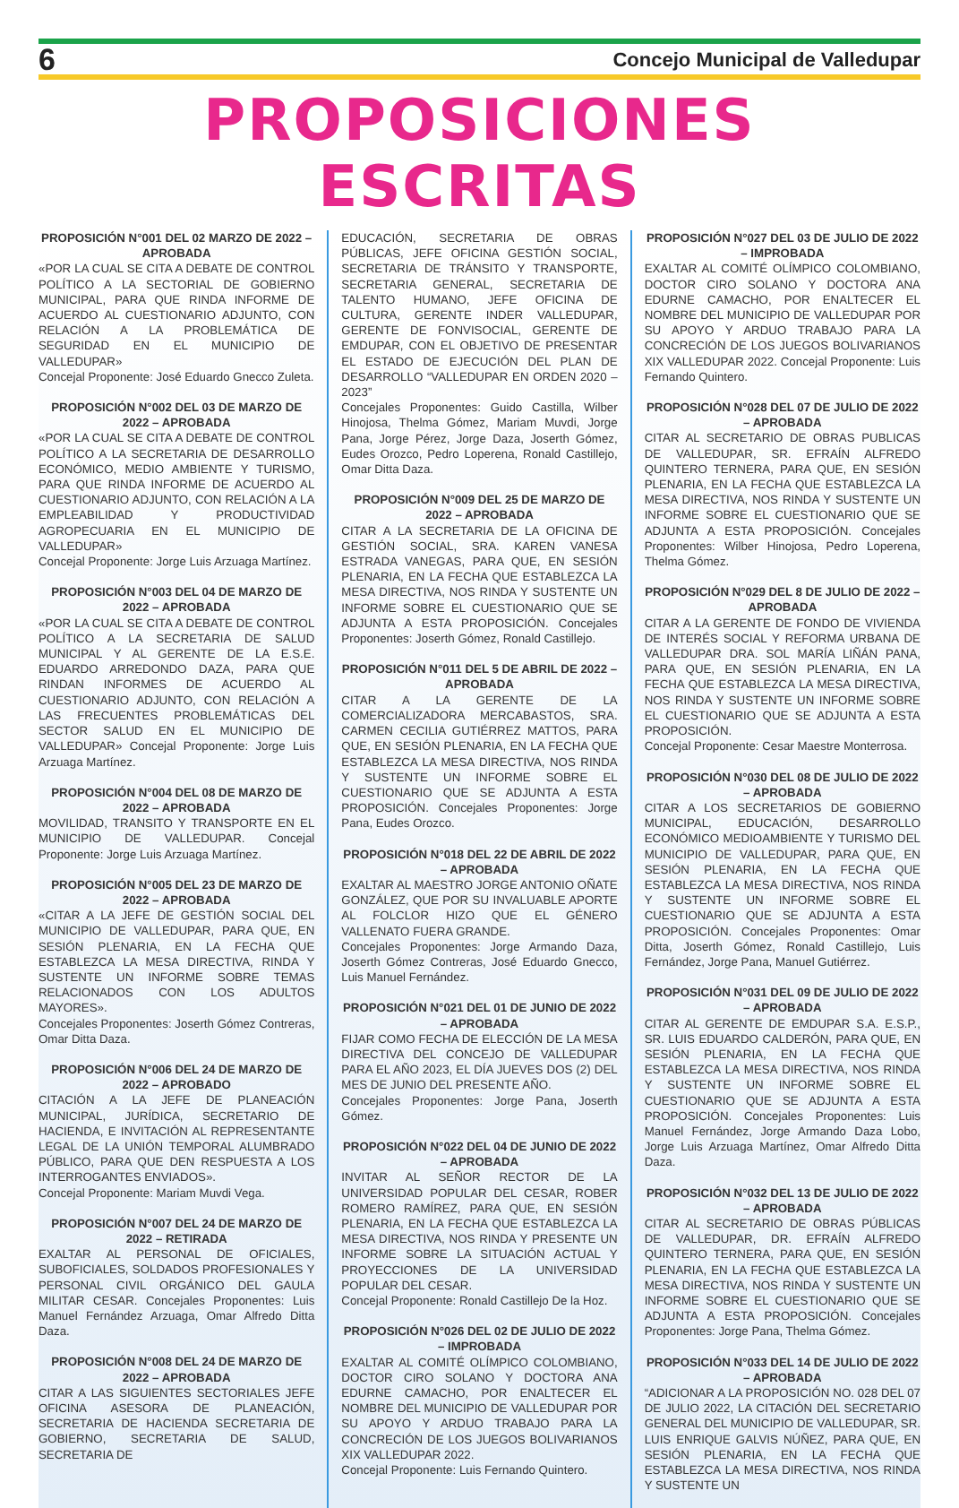6 Concejo Municipal de Valledupar
PROPOSICIONES ESCRITAS
PROPOSICIÓN N°001 DEL 02 MARZO DE 2022 – APROBADA
«POR LA CUAL SE CITA A DEBATE DE CONTROL POLÍTICO A LA SECTORIAL DE GOBIERNO MUNICIPAL, PARA QUE RINDA INFORME DE ACUERDO AL CUESTIONARIO ADJUNTO, CON RELACIÓN A LA PROBLEMÁTICA DE SEGURIDAD EN EL MUNICIPIO DE VALLEDUPAR»
Concejal Proponente: José Eduardo Gnecco Zuleta.
PROPOSICIÓN N°002 DEL 03 DE MARZO DE 2022 – APROBADA
«POR LA CUAL SE CITA A DEBATE DE CONTROL POLÍTICO A LA SECRETARIA DE DESARROLLO ECONÓMICO, MEDIO AMBIENTE Y TURISMO, PARA QUE RINDA INFORME DE ACUERDO AL CUESTIONARIO ADJUNTO, CON RELACIÓN A LA EMPLEABILIDAD Y PRODUCTIVIDAD AGROPECUARIA EN EL MUNICIPIO DE VALLEDUPAR»
Concejal Proponente: Jorge Luis Arzuaga Martínez.
PROPOSICIÓN N°003 DEL 04 DE MARZO DE 2022 – APROBADA
«POR LA CUAL SE CITA A DEBATE DE CONTROL POLÍTICO A LA SECRETARIA DE SALUD MUNICIPAL Y AL GERENTE DE LA E.S.E. EDUARDO ARREDONDO DAZA, PARA QUE RINDAN INFORMES DE ACUERDO AL CUESTIONARIO ADJUNTO, CON RELACIÓN A LAS FRECUENTES PROBLEMÁTICAS DEL SECTOR SALUD EN EL MUNICIPIO DE VALLEDUPAR» Concejal Proponente: Jorge Luis Arzuaga Martínez.
PROPOSICIÓN N°004 DEL 08 DE MARZO DE 2022 – APROBADA
MOVILIDAD, TRANSITO Y TRANSPORTE EN EL MUNICIPIO DE VALLEDUPAR. Concejal Proponente: Jorge Luis Arzuaga Martínez.
PROPOSICIÓN N°005 DEL 23 DE MARZO DE 2022 – APROBADA
«CITAR A LA JEFE DE GESTIÓN SOCIAL DEL MUNICIPIO DE VALLEDUPAR, PARA QUE, EN SESIÓN PLENARIA, EN LA FECHA QUE ESTABLEZCA LA MESA DIRECTIVA, RINDA Y SUSTENTE UN INFORME SOBRE TEMAS RELACIONADOS CON LOS ADULTOS MAYORES».
Concejales Proponentes: Joserth Gómez Contreras, Omar Ditta Daza.
PROPOSICIÓN N°006 DEL 24 DE MARZO DE 2022 – APROBADO
CITACIÓN A LA JEFE DE PLANEACIÓN MUNICIPAL, JURÍDICA, SECRETARIO DE HACIENDA, E INVITACIÓN AL REPRESENTANTE LEGAL DE LA UNIÓN TEMPORAL ALUMBRADO PÚBLICO, PARA QUE DEN RESPUESTA A LOS INTERROGANTES ENVIADOS».
Concejal Proponente: Mariam Muvdi Vega.
PROPOSICIÓN N°007 DEL 24 DE MARZO DE 2022 – RETIRADA
EXALTAR AL PERSONAL DE OFICIALES, SUBOFICIALES, SOLDADOS PROFESIONALES Y PERSONAL CIVIL ORGÁNICO DEL GAULA MILITAR CESAR. Concejales Proponentes: Luis Manuel Fernández Arzuaga, Omar Alfredo Ditta Daza.
PROPOSICIÓN N°008 DEL 24 DE MARZO DE 2022 – APROBADA
CITAR A LAS SIGUIENTES SECTORIALES JEFE OFICINA ASESORA DE PLANEACIÓN, SECRETARIA DE HACIENDA SECRETARIA DE GOBIERNO, SECRETARIA DE SALUD, SECRETARIA DE
EDUCACIÓN, SECRETARIA DE OBRAS PÚBLICAS, JEFE OFICINA GESTIÓN SOCIAL, SECRETARIA DE TRÁNSITO Y TRANSPORTE, SECRETARIA GENERAL, SECRETARIA DE TALENTO HUMANO, JEFE OFICINA DE CULTURA, GERENTE INDER VALLEDUPAR, GERENTE DE FONVISOCIAL, GERENTE DE EMDUPAR, CON EL OBJETIVO DE PRESENTAR EL ESTADO DE EJECUCIÓN DEL PLAN DE DESARROLLO “VALLEDUPAR EN ORDEN 2020 – 2023”
Concejales Proponentes: Guido Castilla, Wilber Hinojosa, Thelma Gómez, Mariam Muvdi, Jorge Pana, Jorge Pérez, Jorge Daza, Joserth Gómez, Eudes Orozco, Pedro Loperena, Ronald Castillejo, Omar Ditta Daza.
PROPOSICIÓN N°009 DEL 25 DE MARZO DE 2022 – APROBADA
CITAR A LA SECRETARIA DE LA OFICINA DE GESTIÓN SOCIAL, SRA. KAREN VANESA ESTRADA VANEGAS, PARA QUE, EN SESIÓN PLENARIA, EN LA FECHA QUE ESTABLEZCA LA MESA DIRECTIVA, NOS RINDA Y SUSTENTE UN INFORME SOBRE EL CUESTIONARIO QUE SE ADJUNTA A ESTA PROPOSICIÓN. Concejales Proponentes: Joserth Gómez, Ronald Castillejo.
PROPOSICIÓN N°011 DEL 5 DE ABRIL DE 2022 – APROBADA
CITAR A LA GERENTE DE LA COMERCIALIZADORA MERCABASTOS, SRA. CARMEN CECILIA GUTIÉRREZ MATTOS, PARA QUE, EN SESIÓN PLENARIA, EN LA FECHA QUE ESTABLEZCA LA MESA DIRECTIVA, NOS RINDA Y SUSTENTE UN INFORME SOBRE EL CUESTIONARIO QUE SE ADJUNTA A ESTA PROPOSICIÓN. Concejales Proponentes: Jorge Pana, Eudes Orozco.
PROPOSICIÓN N°018 DEL 22 DE ABRIL DE 2022 – APROBADA
EXALTAR AL MAESTRO JORGE ANTONIO OÑATE GONZÁLEZ, QUE POR SU INVALUABLE APORTE AL FOLCLOR HIZO QUE EL GÉNERO VALLENATO FUERA GRANDE.
Concejales Proponentes: Jorge Armando Daza, Joserth Gómez Contreras, José Eduardo Gnecco, Luis Manuel Fernández.
PROPOSICIÓN N°021 DEL 01 DE JUNIO DE 2022 – APROBADA
FIJAR COMO FECHA DE ELECCIÓN DE LA MESA DIRECTIVA DEL CONCEJO DE VALLEDUPAR PARA EL AÑO 2023, EL DÍA JUEVES DOS (2) DEL MES DE JUNIO DEL PRESENTE AÑO.
Concejales Proponentes: Jorge Pana, Joserth Gómez.
PROPOSICIÓN N°022 DEL 04 DE JUNIO DE 2022 – APROBADA
INVITAR AL SEÑOR RECTOR DE LA UNIVERSIDAD POPULAR DEL CESAR, ROBER ROMERO RAMÍREZ, PARA QUE, EN SESIÓN PLENARIA, EN LA FECHA QUE ESTABLEZCA LA MESA DIRECTIVA, NOS RINDA Y PRESENTE UN INFORME SOBRE LA SITUACIÓN ACTUAL Y PROYECCIONES DE LA UNIVERSIDAD POPULAR DEL CESAR.
Concejal Proponente: Ronald Castillejo De la Hoz.
PROPOSICIÓN N°026 DEL 02 DE JULIO DE 2022 – IMPROBADA
EXALTAR AL COMITÉ OLÍMPICO COLOMBIANO, DOCTOR CIRO SOLANO Y DOCTORA ANA EDURNE CAMACHO, POR ENALTECER EL NOMBRE DEL MUNICIPIO DE VALLEDUPAR POR SU APOYO Y ARDUO TRABAJO PARA LA CONCRECIÓN DE LOS JUEGOS BOLIVARIANOS XIX VALLEDUPAR 2022.
Concejal Proponente: Luis Fernando Quintero.
PROPOSICIÓN N°027 DEL 03 DE JULIO DE 2022 – IMPROBADA
EXALTAR AL COMITÉ OLÍMPICO COLOMBIANO, DOCTOR CIRO SOLANO Y DOCTORA ANA EDURNE CAMACHO, POR ENALTECER EL NOMBRE DEL MUNICIPIO DE VALLEDUPAR POR SU APOYO Y ARDUO TRABAJO PARA LA CONCRECIÓN DE LOS JUEGOS BOLIVARIANOS XIX VALLEDUPAR 2022. Concejal Proponente: Luis Fernando Quintero.
PROPOSICIÓN N°028 DEL 07 DE JULIO DE 2022 – APROBADA
CITAR AL SECRETARIO DE OBRAS PUBLICAS DE VALLEDUPAR, SR. EFRAÍN ALFREDO QUINTERO TERNERA, PARA QUE, EN SESIÓN PLENARIA, EN LA FECHA QUE ESTABLEZCA LA MESA DIRECTIVA, NOS RINDA Y SUSTENTE UN INFORME SOBRE EL CUESTIONARIO QUE SE ADJUNTA A ESTA PROPOSICIÓN. Concejales Proponentes: Wilber Hinojosa, Pedro Loperena, Thelma Gómez.
PROPOSICIÓN N°029 DEL 8 DE JULIO DE 2022 – APROBADA
CITAR A LA GERENTE DE FONDO DE VIVIENDA DE INTERÉS SOCIAL Y REFORMA URBANA DE VALLEDUPAR DRA. SOL MARÍA LIÑÁN PANA, PARA QUE, EN SESIÓN PLENARIA, EN LA FECHA QUE ESTABLEZCA LA MESA DIRECTIVA, NOS RINDA Y SUSTENTE UN INFORME SOBRE EL CUESTIONARIO QUE SE ADJUNTA A ESTA PROPOSICIÓN.
Concejal Proponente: Cesar Maestre Monterrosa.
PROPOSICIÓN N°030 DEL 08 DE JULIO DE 2022 – APROBADA
CITAR A LOS SECRETARIOS DE GOBIERNO MUNICIPAL, EDUCACIÓN, DESARROLLO ECONÓMICO MEDIOAMBIENTE Y TURISMO DEL MUNICIPIO DE VALLEDUPAR, PARA QUE, EN SESIÓN PLENARIA, EN LA FECHA QUE ESTABLEZCA LA MESA DIRECTIVA, NOS RINDA Y SUSTENTE UN INFORME SOBRE EL CUESTIONARIO QUE SE ADJUNTA A ESTA PROPOSICIÓN. Concejales Proponentes: Omar Ditta, Joserth Gómez, Ronald Castillejo, Luis Fernández, Jorge Pana, Manuel Gutiérrez.
PROPOSICIÓN N°031 DEL 09 DE JULIO DE 2022 – APROBADA
CITAR AL GERENTE DE EMDUPAR S.A. E.S.P., SR. LUIS EDUARDO CALDERÓN, PARA QUE, EN SESIÓN PLENARIA, EN LA FECHA QUE ESTABLEZCA LA MESA DIRECTIVA, NOS RINDA Y SUSTENTE UN INFORME SOBRE EL CUESTIONARIO QUE SE ADJUNTA A ESTA PROPOSICIÓN. Concejales Proponentes: Luis Manuel Fernández, Jorge Armando Daza Lobo, Jorge Luis Arzuaga Martínez, Omar Alfredo Ditta Daza.
PROPOSICIÓN N°032 DEL 13 DE JULIO DE 2022 – APROBADA
CITAR AL SECRETARIO DE OBRAS PÚBLICAS DE VALLEDUPAR, DR. EFRAÍN ALFREDO QUINTERO TERNERA, PARA QUE, EN SESIÓN PLENARIA, EN LA FECHA QUE ESTABLEZCA LA MESA DIRECTIVA, NOS RINDA Y SUSTENTE UN INFORME SOBRE EL CUESTIONARIO QUE SE ADJUNTA A ESTA PROPOSICIÓN. Concejales Proponentes: Jorge Pana, Thelma Gómez.
PROPOSICIÓN N°033 DEL 14 DE JULIO DE 2022 – APROBADA
“ADICIONAR A LA PROPOSICIÓN NO. 028 DEL 07 DE JULIO 2022, LA CITACIÓN DEL SECRETARIO GENERAL DEL MUNICIPIO DE VALLEDUPAR, SR. LUIS ENRIQUE GALVIS NÚÑEZ, PARA QUE, EN SESIÓN PLENARIA, EN LA FECHA QUE ESTABLEZCA LA MESA DIRECTIVA, NOS RINDA Y SUSTENTE UN